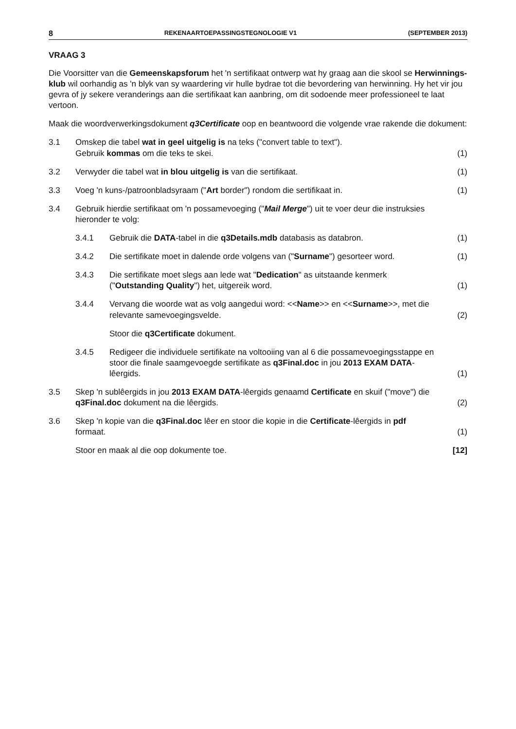8 REKENAARTOEPASSINGSTEGNOLOGIE V1 (SEPTEMBER 2013)
VRAAG 3
Die Voorsitter van die Gemeenskapsforum het 'n sertifikaat ontwerp wat hy graag aan die skool se Herwinnings-klub wil oorhandig as 'n blyk van sy waardering vir hulle bydrae tot die bevordering van herwinning. Hy het vir jou gevra of jy sekere veranderings aan die sertifikaat kan aanbring, om dit sodoende meer professioneel te laat vertoon.
Maak die woordverwerkingsdokument q3Certificate oop en beantwoord die volgende vrae rakende die dokument:
3.1 Omskep die tabel wat in geel uitgelig is na teks ("convert table to text").
Gebruik kommas om die teks te skei.
(1)
3.2 Verwyder die tabel wat in blou uitgelig is van die sertifikaat.
(1)
3.3 Voeg 'n kuns-/patroonbladsyraam ("Art border") rondom die sertifikaat in.
(1)
3.4 Gebruik hierdie sertifikaat om 'n possamevoeging ("Mail Merge") uit te voer deur die instruksies hieronder te volg:
3.4.1 Gebruik die DATA-tabel in die q3Details.mdb databasis as databron.
(1)
3.4.2 Die sertifikate moet in dalende orde volgens van ("Surname") gesorteer word.
(1)
3.4.3 Die sertifikate moet slegs aan lede wat "Dedication" as uitstaande kenmerk ("Outstanding Quality") het, uitgereik word.
(1)
3.4.4 Vervang die woorde wat as volg aangedui word: <<Name>> en <<Surname>>, met die relevante samevoegingsvelde.
(2)
Stoor die q3Certificate dokument.
3.4.5 Redigeer die individuele sertifikate na voltooiing van al 6 die possamevoegingsstappe en stoor die finale saamgevoegde sertifikate as q3Final.doc in jou 2013 EXAM DATA-lêergids.
(1)
3.5 Skep 'n sublêergids in jou 2013 EXAM DATA-lêergids genaamd Certificate en skuif ("move") die q3Final.doc dokument na die lêergids.
(2)
3.6 Skep 'n kopie van die q3Final.doc lêer en stoor die kopie in die Certificate-lêergids in pdf formaat.
(1)
Stoor en maak al die oop dokumente toe.
[12]